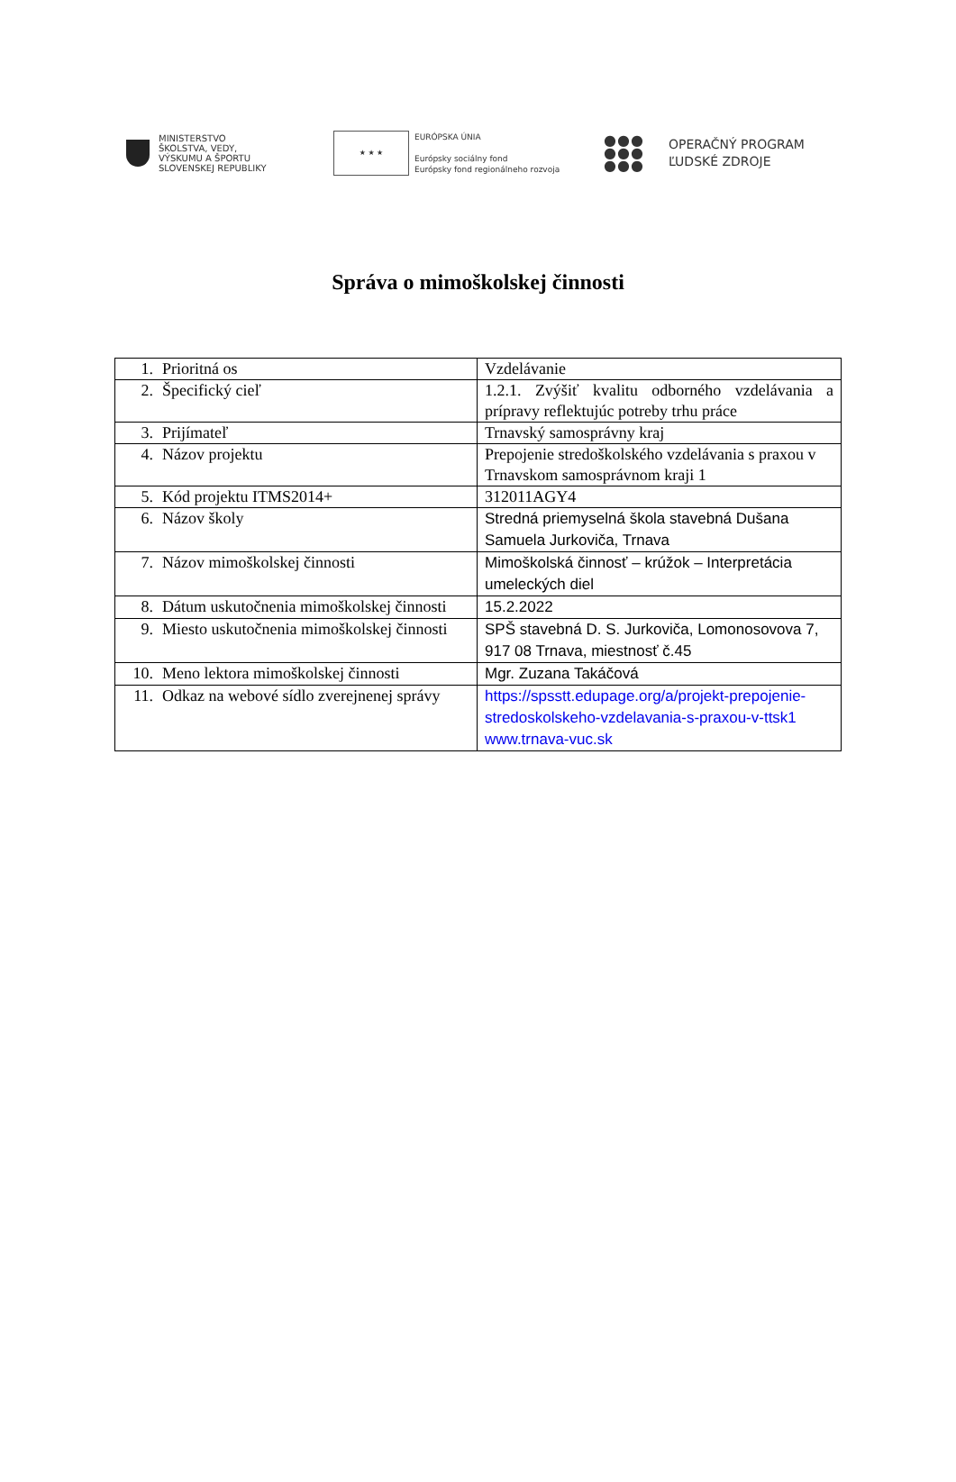MINISTERSTVO
ŠKOLSTVA, VEDY,
VÝSKUMU A ŠPORTU
SLOVENSKEJ REPUBLIKY
★ ★ ★
EURÓPSKA ÚNIA
Európsky sociálny fond
Európsky fond regionálneho rozvoja
●●●
●●●
●●●
OPERAČNÝ PROGRAM
ĽUDSKÉ ZDROJE
Správa o mimoškolskej činnosti
| 1. Prioritná os | Vzdelávanie |
| 2. Špecifický cieľ | 1.2.1. Zvýšiť kvalitu odborného vzdelávania a prípravy reflektujúc potreby trhu práce |
| 3. Prijímateľ | Trnavský samosprávny kraj |
| 4. Názov projektu | Prepojenie stredoškolského vzdelávania s praxou v Trnavskom samosprávnom kraji 1 |
| 5. Kód projektu ITMS2014+ | 312011AGY4 |
| 6. Názov školy | Stredná priemyselná škola stavebná Dušana Samuela Jurkoviča, Trnava |
| 7. Názov mimoškolskej činnosti | Mimoškolská činnosť – krúžok – Interpretácia umeleckých diel |
| 8. Dátum uskutočnenia mimoškolskej činnosti | 15.2.2022 |
| 9. Miesto uskutočnenia mimoškolskej činnosti | SPŠ stavebná D. S. Jurkoviča, Lomonosovova 7, 917 08 Trnava, miestnosť č.45 |
| 10. Meno lektora mimoškolskej činnosti | Mgr. Zuzana Takáčová |
| 11. Odkaz na webové sídlo zverejnenej správy | https://spsstt.edupage.org/a/projekt-prepojenie-stredoskolskeho-vzdelavania-s-praxou-v-ttsk1 www.trnava-vuc.sk |